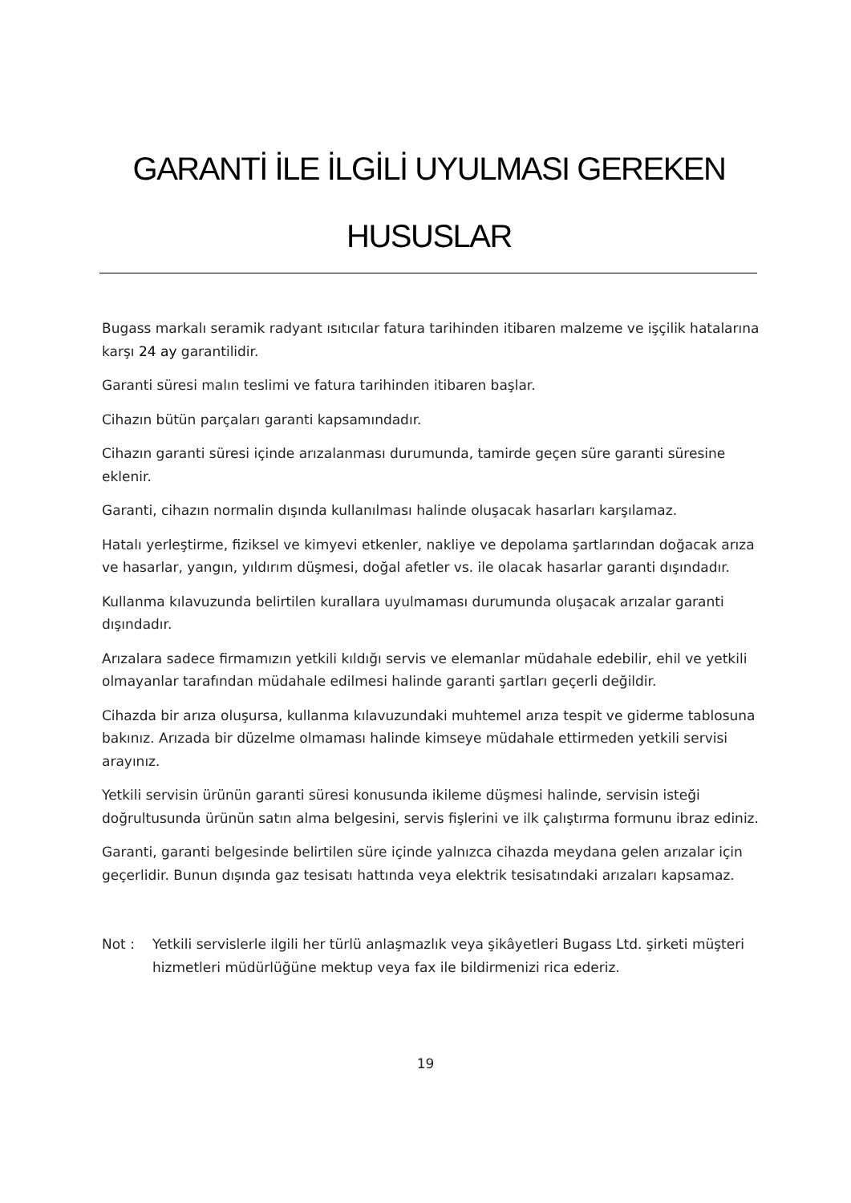GARANTİ İLE İLGİLİ UYULMASI GEREKEN HUSUSLAR
Bugass markalı seramik radyant ısıtıcılar fatura tarihinden itibaren malzeme ve işçilik hatalarına karşı 24 ay garantilidir.
Garanti süresi malın teslimi ve fatura tarihinden itibaren başlar.
Cihazın bütün parçaları garanti kapsamındadır.
Cihazın garanti süresi içinde arızalanması durumunda, tamirde geçen süre garanti süresine eklenir.
Garanti, cihazın normalin dışında kullanılması halinde oluşacak hasarları karşılamaz.
Hatalı yerleştirme, fiziksel ve kimyevi etkenler, nakliye ve depolama şartlarından doğacak arıza ve hasarlar, yangın, yıldırım düşmesi, doğal afetler vs. ile olacak hasarlar garanti dışındadır.
Kullanma kılavuzunda belirtilen kurallara uyulmaması durumunda oluşacak arızalar garanti dışındadır.
Arızalara sadece firmamızın yetkili kıldığı servis ve elemanlar müdahale edebilir, ehil ve yetkili olmayanlar tarafından müdahale edilmesi halinde garanti şartları geçerli değildir.
Cihazda bir arıza oluşursa, kullanma kılavuzundaki muhtemel arıza tespit ve giderme tablosuna bakınız. Arızada bir düzelme olmaması halinde kimseye müdahale ettirmeden yetkili servisi arayınız.
Yetkili servisin ürünün garanti süresi konusunda ikileme düşmesi halinde, servisin isteği doğrultusunda ürünün satın alma belgesini, servis fişlerini ve ilk çalıştırma formunu ibraz ediniz.
Garanti, garanti belgesinde belirtilen süre içinde yalnızca cihazda meydana gelen arızalar için geçerlidir. Bunun dışında gaz tesisatı hattında veya elektrik tesisatındaki arızaları kapsamaz.
Not : Yetkili servislerle ilgili her türlü anlaşmazlık veya şikâyetleri Bugass Ltd. şirketi müşteri hizmetleri müdürlüğüne mektup veya fax ile bildirmenizi rica ederiz.
19